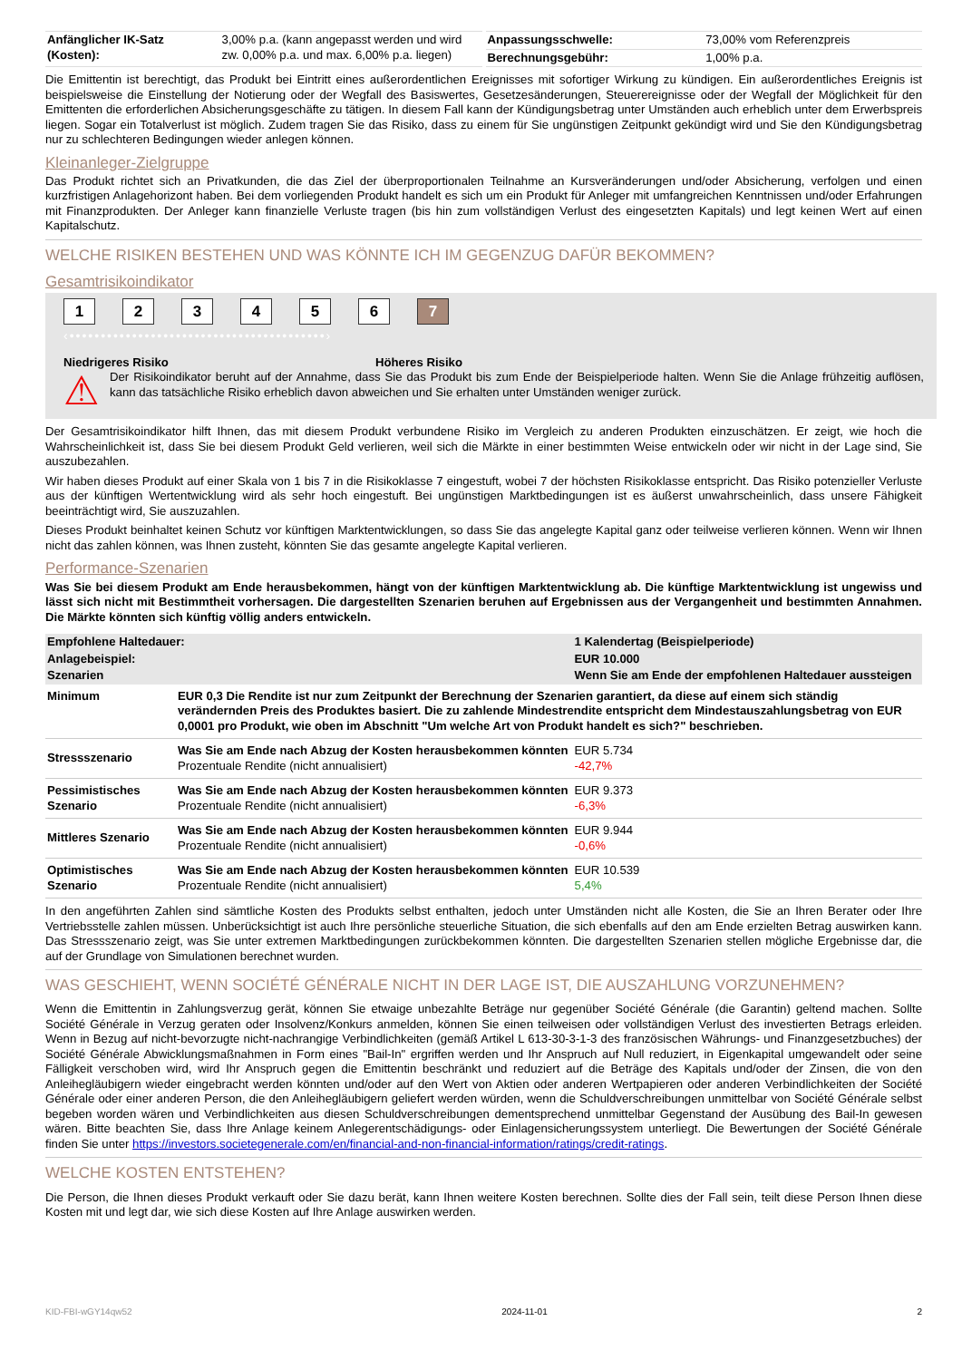| Anfänglicher IK-Satz (Kosten): | 3,00% p.a. (kann angepasst werden und wird zw. 0,00% p.a. und max. 6,00% p.a. liegen) |
| Anpassungsschwelle: | 73,00% vom Referenzpreis |
| Berechnungsgebühr: | 1,00% p.a. |
Die Emittentin ist berechtigt, das Produkt bei Eintritt eines außerordentlichen Ereignisses mit sofortiger Wirkung zu kündigen. Ein außerordentliches Ereignis ist beispielsweise die Einstellung der Notierung oder der Wegfall des Basiswertes, Gesetzesänderungen, Steuerereignisse oder der Wegfall der Möglichkeit für den Emittenten die erforderlichen Absicherungsgeschäfte zu tätigen. In diesem Fall kann der Kündigungsbetrag unter Umständen auch erheblich unter dem Erwerbspreis liegen. Sogar ein Totalverlust ist möglich. Zudem tragen Sie das Risiko, dass zu einem für Sie ungünstigen Zeitpunkt gekündigt wird und Sie den Kündigungsbetrag nur zu schlechteren Bedingungen wieder anlegen können.
Kleinanleger-Zielgruppe
Das Produkt richtet sich an Privatkunden, die das Ziel der überproportionalen Teilnahme an Kursveränderungen und/oder Absicherung, verfolgen und einen kurzfristigen Anlagehorizont haben. Bei dem vorliegenden Produkt handelt es sich um ein Produkt für Anleger mit umfangreichen Kenntnissen und/oder Erfahrungen mit Finanzprodukten. Der Anleger kann finanzielle Verluste tragen (bis hin zum vollständigen Verlust des eingesetzten Kapitals) und legt keinen Wert auf einen Kapitalschutz.
WELCHE RISIKEN BESTEHEN UND WAS KÖNNTE ICH IM GEGENZUG DAFÜR BEKOMMEN?
Gesamtrisikoindikator
1234567
‹•••••••••••••••••••••••••••••••••••••••••›
Niedrigeres Risiko Höheres Risiko
⚠
Der Risikoindikator beruht auf der Annahme, dass Sie das Produkt bis zum Ende der Beispielperiode halten. Wenn Sie die Anlage frühzeitig auflösen, kann das tatsächliche Risiko erheblich davon abweichen und Sie erhalten unter Umständen weniger zurück.
Der Gesamtrisikoindikator hilft Ihnen, das mit diesem Produkt verbundene Risiko im Vergleich zu anderen Produkten einzuschätzen. Er zeigt, wie hoch die Wahrscheinlichkeit ist, dass Sie bei diesem Produkt Geld verlieren, weil sich die Märkte in einer bestimmten Weise entwickeln oder wir nicht in der Lage sind, Sie auszubezahlen.
Wir haben dieses Produkt auf einer Skala von 1 bis 7 in die Risikoklasse 7 eingestuft, wobei 7 der höchsten Risikoklasse entspricht. Das Risiko potenzieller Verluste aus der künftigen Wertentwicklung wird als sehr hoch eingestuft. Bei ungünstigen Marktbedingungen ist es äußerst unwahrscheinlich, dass unsere Fähigkeit beeinträchtigt wird, Sie auszuzahlen.
Dieses Produkt beinhaltet keinen Schutz vor künftigen Marktentwicklungen, so dass Sie das angelegte Kapital ganz oder teilweise verlieren können. Wenn wir Ihnen nicht das zahlen können, was Ihnen zusteht, könnten Sie das gesamte angelegte Kapital verlieren.
Performance-Szenarien
Was Sie bei diesem Produkt am Ende herausbekommen, hängt von der künftigen Marktentwicklung ab. Die künftige Marktentwicklung ist ungewiss und lässt sich nicht mit Bestimmtheit vorhersagen. Die dargestellten Szenarien beruhen auf Ergebnissen aus der Vergangenheit und bestimmten Annahmen. Die Märkte könnten sich künftig völlig anders entwickeln.
| Empfohlene Haltedauer: | | 1 Kalendertag (Beispielperiode) |
| --- | --- | --- |
| Anlagebeispiel: | | EUR 10.000 |
| Szenarien | | Wenn Sie am Ende der empfohlenen Haltedauer aussteigen |
| Minimum | EUR 0,3 Die Rendite ist nur zum Zeitpunkt der Berechnung der Szenarien garantiert, da diese auf einem sich ständig verändernden Preis des Produktes basiert. Die zu zahlende Mindestrendite entspricht dem Mindestauszahlungsbetrag von EUR 0,0001 pro Produkt, wie oben im Abschnitt "Um welche Art von Produkt handelt es sich?" beschrieben. | |
| Stressszenario | Was Sie am Ende nach Abzug der Kosten herausbekommen könnten Prozentuale Rendite (nicht annualisiert) | EUR 5.734 -42,7% |
| Pessimistisches Szenario | Was Sie am Ende nach Abzug der Kosten herausbekommen könnten Prozentuale Rendite (nicht annualisiert) | EUR 9.373 -6,3% |
| Mittleres Szenario | Was Sie am Ende nach Abzug der Kosten herausbekommen könnten Prozentuale Rendite (nicht annualisiert) | EUR 9.944 -0,6% |
| Optimistisches Szenario | Was Sie am Ende nach Abzug der Kosten herausbekommen könnten Prozentuale Rendite (nicht annualisiert) | EUR 10.539 5,4% |
In den angeführten Zahlen sind sämtliche Kosten des Produkts selbst enthalten, jedoch unter Umständen nicht alle Kosten, die Sie an Ihren Berater oder Ihre Vertriebsstelle zahlen müssen. Unberücksichtigt ist auch Ihre persönliche steuerliche Situation, die sich ebenfalls auf den am Ende erzielten Betrag auswirken kann. Das Stressszenario zeigt, was Sie unter extremen Marktbedingungen zurückbekommen könnten. Die dargestellten Szenarien stellen mögliche Ergebnisse dar, die auf der Grundlage von Simulationen berechnet wurden.
WAS GESCHIEHT, WENN SOCIÉTÉ GÉNÉRALE NICHT IN DER LAGE IST, DIE AUSZAHLUNG VORZUNEHMEN?
Wenn die Emittentin in Zahlungsverzug gerät, können Sie etwaige unbezahlte Beträge nur gegenüber Société Générale (die Garantin) geltend machen. Sollte Société Générale in Verzug geraten oder Insolvenz/Konkurs anmelden, können Sie einen teilweisen oder vollständigen Verlust des investierten Betrags erleiden. Wenn in Bezug auf nicht-bevorzugte nicht-nachrangige Verbindlichkeiten (gemäß Artikel L 613-30-3-1-3 des französischen Währungs- und Finanzgesetzbuches) der Société Générale Abwicklungsmaßnahmen in Form eines "Bail-In" ergriffen werden und Ihr Anspruch auf Null reduziert, in Eigenkapital umgewandelt oder seine Fälligkeit verschoben wird, wird Ihr Anspruch gegen die Emittentin beschränkt und reduziert auf die Beträge des Kapitals und/oder der Zinsen, die von den Anleihegläubigern wieder eingebracht werden könnten und/oder auf den Wert von Aktien oder anderen Wertpapieren oder anderen Verbindlichkeiten der Société Générale oder einer anderen Person, die den Anleihegläubigern geliefert werden würden, wenn die Schuldverschreibungen unmittelbar von Société Générale selbst begeben worden wären und Verbindlichkeiten aus diesen Schuldverschreibungen dementsprechend unmittelbar Gegenstand der Ausübung des Bail-In gewesen wären. Bitte beachten Sie, dass Ihre Anlage keinem Anlegerentschädigungs- oder Einlagensicherungssystem unterliegt. Die Bewertungen der Société Générale finden Sie unter https://investors.societegenerale.com/en/financial-and-non-financial-information/ratings/credit-ratings.
WELCHE KOSTEN ENTSTEHEN?
Die Person, die Ihnen dieses Produkt verkauft oder Sie dazu berät, kann Ihnen weitere Kosten berechnen. Sollte dies der Fall sein, teilt diese Person Ihnen diese Kosten mit und legt dar, wie sich diese Kosten auf Ihre Anlage auswirken werden.
KID-FBI-wGY14qw52 2024-11-01 2